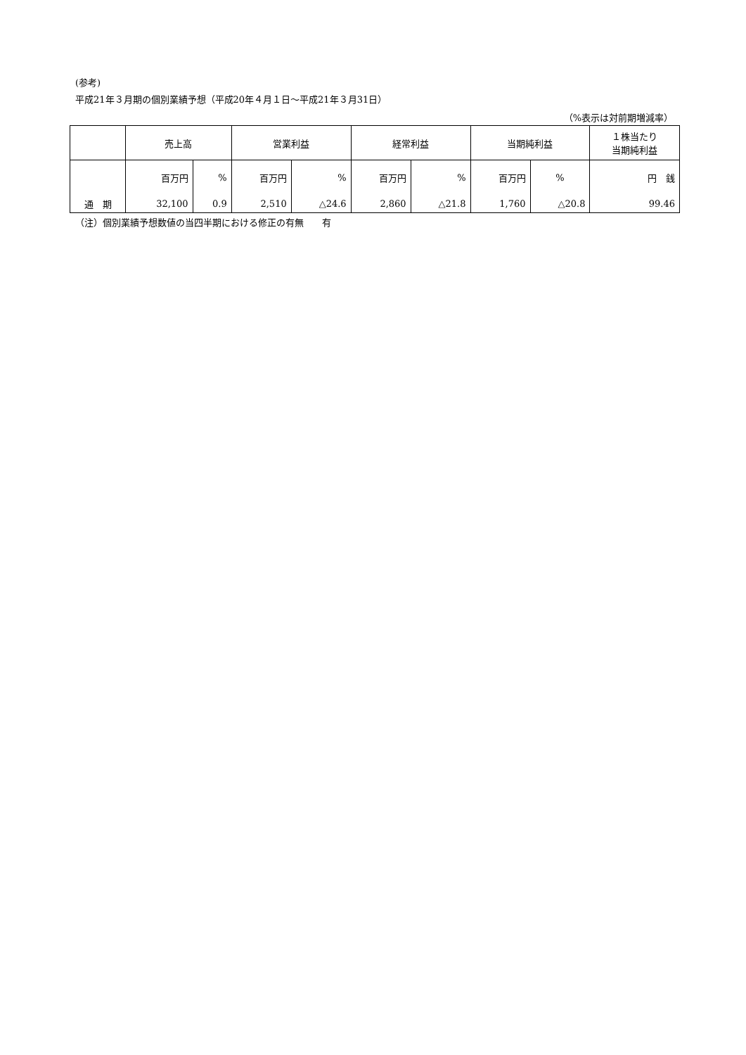(参考)
平成21年３月期の個別業績予想（平成20年４月１日～平成21年３月31日）
（%表示は対前期増減率）
| | 売上高 | | 営業利益 | | 経常利益 | | 当期純利益 | | １株当たり 当期純利益 |
| | 百万円 | % | 百万円 | % | 百万円 | % | 百万円 | % | 円 銭 |
| 通 期 | 32,100 | 0.9 | 2,510 | △24.6 | 2,860 | △21.8 | 1,760 | △20.8 | 99.46 |
（注）個別業績予想数値の当四半期における修正の有無　　有